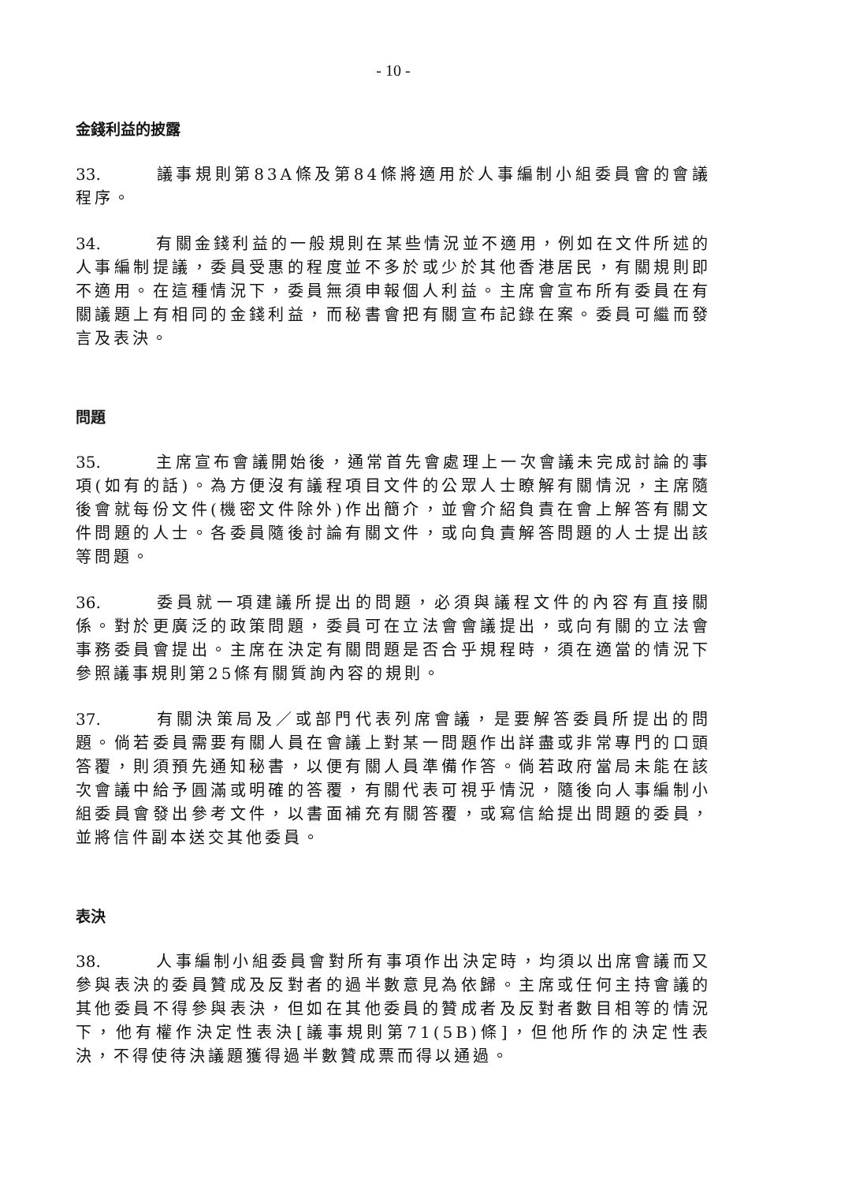- 10 -
金錢利益的披露
33. 議事規則第83A條及第84條將適用於人事編制小組委員會的會議程序。
34. 有關金錢利益的一般規則在某些情況並不適用，例如在文件所述的人事編制提議，委員受惠的程度並不多於或少於其他香港居民，有關規則即不適用。在這種情況下，委員無須申報個人利益。主席會宣布所有委員在有關議題上有相同的金錢利益，而秘書會把有關宣布記錄在案。委員可繼而發言及表決。
問題
35. 主席宣布會議開始後，通常首先會處理上一次會議未完成討論的事項(如有的話)。為方便沒有議程項目文件的公眾人士瞭解有關情況，主席隨後會就每份文件(機密文件除外)作出簡介，並會介紹負責在會上解答有關文件問題的人士。各委員隨後討論有關文件，或向負責解答問題的人士提出該等問題。
36. 委員就一項建議所提出的問題，必須與議程文件的內容有直接關係。對於更廣泛的政策問題，委員可在立法會會議提出，或向有關的立法會事務委員會提出。主席在決定有關問題是否合乎規程時，須在適當的情況下參照議事規則第25條有關質詢內容的規則。
37. 有關決策局及／或部門代表列席會議，是要解答委員所提出的問題。倘若委員需要有關人員在會議上對某一問題作出詳盡或非常專門的口頭答覆，則須預先通知秘書，以便有關人員準備作答。倘若政府當局未能在該次會議中給予圓滿或明確的答覆，有關代表可視乎情況，隨後向人事編制小組委員會發出參考文件，以書面補充有關答覆，或寫信給提出問題的委員，並將信件副本送交其他委員。
表決
38. 人事編制小組委員會對所有事項作出決定時，均須以出席會議而又參與表決的委員贊成及反對者的過半數意見為依歸。主席或任何主持會議的其他委員不得參與表決，但如在其他委員的贊成者及反對者數目相等的情況下，他有權作決定性表決[議事規則第71(5B)條]，但他所作的決定性表決，不得使待決議題獲得過半數贊成票而得以通過。